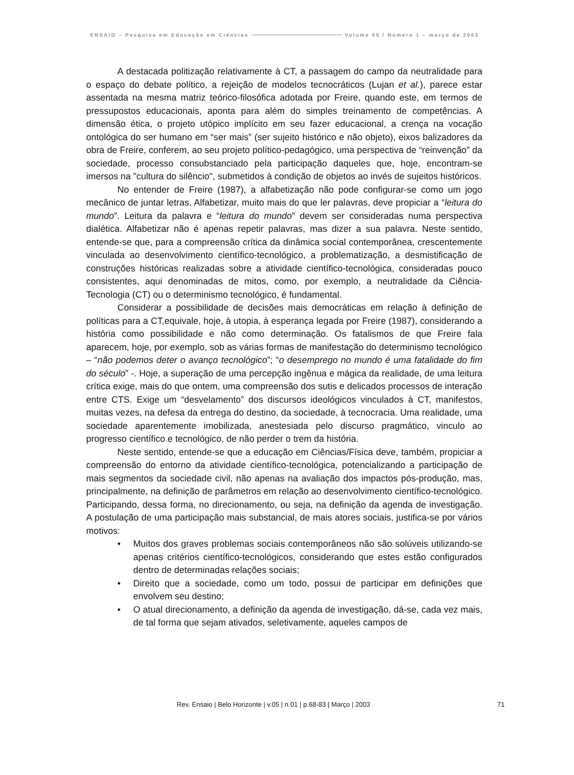ENSAIO – Pesquisa em Educação em Ciências Volume 05 / Número 1 – março de 2003
A destacada politização relativamente à CT, a passagem do campo da neutralidade para o espaço do debate político, a rejeição de modelos tecnocráticos (Lujan et al.), parece estar assentada na mesma matriz teórico-filosófica adotada por Freire, quando este, em termos de pressupostos educacionais, aponta para além do simples treinamento de competências. A dimensão ética, o projeto utópico implícito em seu fazer educacional, a crença na vocação ontológica do ser humano em “ser mais” (ser sujeito histórico e não objeto), eixos balizadores da obra de Freire, conferem, ao seu projeto político-pedagógico, uma perspectiva de “reinvenção” da sociedade, processo consubstanciado pela participação daqueles que, hoje, encontram-se imersos na "cultura do silêncio", submetidos à condição de objetos ao invés de sujeitos históricos.
No entender de Freire (1987), a alfabetização não pode configurar-se como um jogo mecânico de juntar letras. Alfabetizar, muito mais do que ler palavras, deve propiciar a “leitura do mundo”. Leitura da palavra e “leitura do mundo” devem ser consideradas numa perspectiva dialética. Alfabetizar não é apenas repetir palavras, mas dizer a sua palavra. Neste sentido, entende-se que, para a compreensão crítica da dinâmica social contemporânea, crescentemente vinculada ao desenvolvimento científico-tecnológico, a problematização, a desmistificação de construções históricas realizadas sobre a atividade científico-tecnológica, consideradas pouco consistentes, aqui denominadas de mitos, como, por exemplo, a neutralidade da Ciência-Tecnologia (CT) ou o determinismo tecnológico, é fundamental.
Considerar a possibilidade de decisões mais democráticas em relação à definição de políticas para a CT,equivale, hoje, à utopia, à esperança legada por Freire (1987), considerando a história como possibilidade e não como determinação. Os fatalismos de que Freire fala aparecem, hoje, por exemplo, sob as várias formas de manifestação do determinismo tecnológico – “não podemos deter o avanço tecnológico”; “o desemprego no mundo é uma fatalidade do fim do século” -. Hoje, a superação de uma percepção ingênua e mágica da realidade, de uma leitura crítica exige, mais do que ontem, uma compreensão dos sutis e delicados processos de interação entre CTS. Exige um “desvelamento” dos discursos ideológicos vinculados à CT, manifestos, muitas vezes, na defesa da entrega do destino, da sociedade, à tecnocracia. Uma realidade, uma sociedade aparentemente imobilizada, anestesiada pelo discurso pragmático, vinculo ao progresso científico e tecnológico, de não perder o trem da história.
Neste sentido, entende-se que a educação em Ciências/Física deve, também, propiciar a compreensão do entorno da atividade científico-tecnológica, potencializando a participação de mais segmentos da sociedade civil, não apenas na avaliação dos impactos pós-produção, mas, principalmente, na definição de parâmetros em relação ao desenvolvimento científico-tecnológico. Participando, dessa forma, no direcionamento, ou seja, na definição da agenda de investigação. A postulação de uma participação mais substancial, de mais atores sociais, justifica-se por vários motivos:
• Muitos dos graves problemas sociais contemporâneos não são solúveis utilizando-se apenas critérios científico-tecnológicos, considerando que estes estão configurados dentro de determinadas relações sociais;
• Direito que a sociedade, como um todo, possui de participar em definições que envolvem seu destino;
• O atual direcionamento, a definição da agenda de investigação, dá-se, cada vez mais, de tal forma que sejam ativados, seletivamente, aqueles campos de
Rev. Ensaio | Belo Horizonte | v.05 | n.01 | p.68-83 | Março | 2003
71